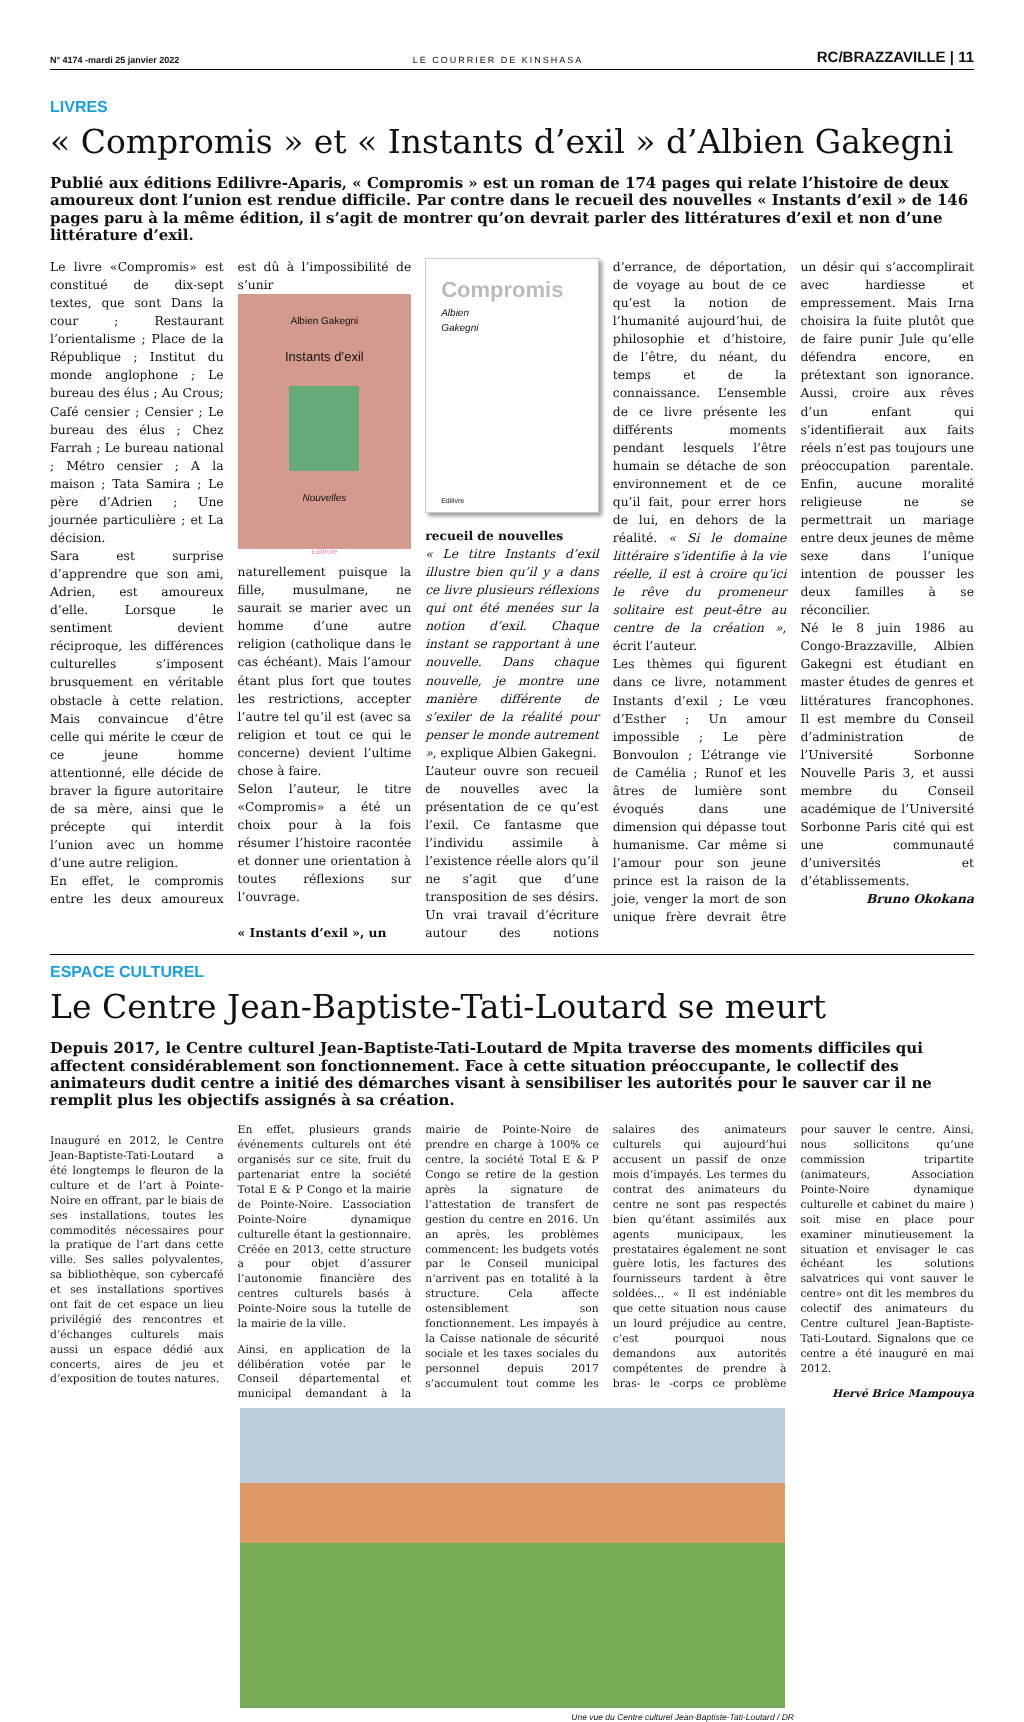N° 4174 -mardi 25 janvier 2022 LE COURRIER DE KINSHASA RC/BRAZZAVILLE | 11
LIVRES
« Compromis » et « Instants d’exil » d’Albien Gakegni
Publié aux éditions Edilivre-Aparis, « Compromis » est un roman de 174 pages qui relate l’histoire de deux amoureux dont l’union est rendue difficile. Par contre dans le recueil des nouvelles « Instants d’exil » de 146 pages paru à la même édition, il s’agit de montrer qu’on devrait parler des littératures d’exil et non d’une littérature d’exil.
Le livre «Compromis» est constitué de dix-sept textes, que sont Dans la cour ; Restaurant l’orientalisme ; Place de la République ; Institut du monde anglophone ; Le bureau des élus ; Au Crous; Café censier ; Censier ; Le bureau des élus ; Chez Farrah ; Le bureau national ; Métro censier ; A la maison ; Tata Samira ; Le père d’Adrien ; Une journée particulière ; et La décision.
Sara est surprise d’apprendre que son ami, Adrien, est amoureux d’elle. Lorsque le sentiment devient réciproque, les différences culturelles s’imposent brusquement en véritable obstacle à cette relation. Mais convaincue d’être celle qui mérite le cœur de ce jeune homme attentionné, elle décide de braver la figure autoritaire de sa mère, ainsi que le précepte qui interdit l’union avec un homme d’une autre religion.
En effet, le compromis entre les deux amoureux est dû à l’impossibilité de s’unir
Albien Gakegni
Instants d’exil
Nouvelles
Edilivre
naturellement puisque la fille, musulmane, ne saurait se marier avec un homme d’une autre religion (catholique dans le cas échéant). Mais l’amour étant plus fort que toutes les restrictions, accepter l’autre tel qu’il est (avec sa religion et tout ce qui le concerne) devient l’ultime chose à faire.
Selon l’auteur, le titre «Compromis» a été un choix pour à la fois résumer l’histoire racontée et donner une orientation à toutes réflexions sur l’ouvrage.
« Instants d’exil », un
Compromis
Albien
Gakegni
Edilivre
recueil de nouvelles
« Le titre Instants d’exil illustre bien qu’il y a dans ce livre plusieurs réflexions qui ont été menées sur la notion d’exil. Chaque instant se rapportant à une nouvelle. Dans chaque nouvelle, je montre une manière différente de s’exiler de la réalité pour penser le monde autrement », explique Albien Gakegni.
L’auteur ouvre son recueil de nouvelles avec la présentation de ce qu’est l’exil. Ce fantasme que l’individu assimile à l’existence réelle alors qu’il ne s’agit que d’une transposition de ses désirs. Un vrai travail d’écriture autour des notions d’errance, de déportation, de voyage au bout de ce qu’est la notion de l’humanité aujourd’hui, de philosophie et d’histoire, de l’être, du néant, du temps et de la connaissance. L’ensemble de ce livre présente les différents moments pendant lesquels l’être humain se détache de son environnement et de ce qu’il fait, pour errer hors de lui, en dehors de la réalité. « Si le domaine littéraire s’identifie à la vie réelle, il est à croire qu’ici le rêve du promeneur solitaire est peut-être au centre de la création », écrit l’auteur.
Les thèmes qui figurent dans ce livre, notamment Instants d’exil ; Le vœu d’Esther ; Un amour impossible ; Le père Bonvoulon ; L’étrange vie de Camélia ; Runof et les âtres de lumière sont évoqués dans une dimension qui dépasse tout humanisme. Car même si l’amour pour son jeune prince est la raison de la joie, venger la mort de son unique frère devrait être un désir qui s’accomplirait avec hardiesse et empressement. Mais Irna choisira la fuite plutôt que de faire punir Jule qu’elle défendra encore, en prétextant son ignorance. Aussi, croire aux rêves d’un enfant qui s’identifierait aux faits réels n’est pas toujours une préoccupation parentale. Enfin, aucune moralité religieuse ne se permettrait un mariage entre deux jeunes de même sexe dans l’unique intention de pousser les deux familles à se réconcilier.
Né le 8 juin 1986 au Congo-Brazzaville, Albien Gakegni est étudiant en master études de genres et littératures francophones. Il est membre du Conseil d’administration de l’Université Sorbonne Nouvelle Paris 3, et aussi membre du Conseil académique de l’Université Sorbonne Paris cité qui est une communauté d’universités et d’établissements.
Bruno Okokana
ESPACE CULTUREL
Le Centre Jean-Baptiste-Tati-Loutard se meurt
Depuis 2017, le Centre culturel Jean-Baptiste-Tati-Loutard de Mpita traverse des moments difficiles qui affectent considérablement son fonctionnement. Face à cette situation préoccupante, le collectif des animateurs dudit centre a initié des démarches visant à sensibiliser les autorités pour le sauver car il ne remplit plus les objectifs assignés à sa création.
Inauguré en 2012, le Centre Jean-Baptiste-Tati-Loutard a été longtemps le fleuron de la culture et de l’art à Pointe-Noire en offrant, par le biais de ses installations, toutes les commodités nécessaires pour la pratique de l’art dans cette ville. Ses salles polyvalentes, sa bibliothèque, son cybercafé et ses installations sportives ont fait de cet espace un lieu privilégié des rencontres et d’échanges culturels mais aussi un espace dédié aux concerts, aires de jeu et d’exposition de toutes natures.
En effet, plusieurs grands événements culturels ont été organisés sur ce site, fruit du partenariat entre la société Total E & P Congo et la mairie de Pointe-Noire. L’association Pointe-Noire dynamique culturelle étant la gestionnaire. Créée en 2013, cette structure a pour objet d’assurer l’autonomie financière des centres culturels basés à Pointe-Noire sous la tutelle de la mairie de la ville.
Ainsi, en application de la délibération votée par le Conseil départemental et municipal demandant à la mairie de Pointe-Noire de prendre en charge à 100% ce centre, la société Total E & P Congo se retire de la gestion après la signature de l’attestation de transfert de gestion du centre en 2016. Un an après, les problèmes commencent: les budgets votés par le Conseil municipal n’arrivent pas en totalité à la structure. Cela affecte ostensiblement son fonctionnement. Les impayés à la Caisse nationale de sécurité sociale et les taxes sociales du personnel depuis 2017 s’accumulent tout comme les salaires des animateurs culturels qui aujourd’hui accusent un passif de onze mois d’impayés. Les termes du contrat des animateurs du centre ne sont pas respectés bien qu’étant assimilés aux agents municipaux, les prestataires également ne sont guère lotis, les factures des fournisseurs tardent à être soldées… « Il est indéniable que cette situation nous cause un lourd préjudice au centre, c’est pourquoi nous demandons aux autorités compétentes de prendre à bras- le -corps ce problème pour sauver le centre. Ainsi, nous sollicitons qu’une commission tripartite (animateurs, Association Pointe-Noire dynamique culturelle et cabinet du maire ) soit mise en place pour examiner minutieusement la situation et envisager le cas échéant les solutions salvatrices qui vont sauver le centre» ont dit les membres du colectif des animateurs du Centre culturel Jean-Baptiste-Tati-Loutard. Signalons que ce centre a été inauguré en mai 2012.
Hervé Brice Mampouya
Une vue du Centre culturel Jean-Baptiste-Tati-Loutard / DR